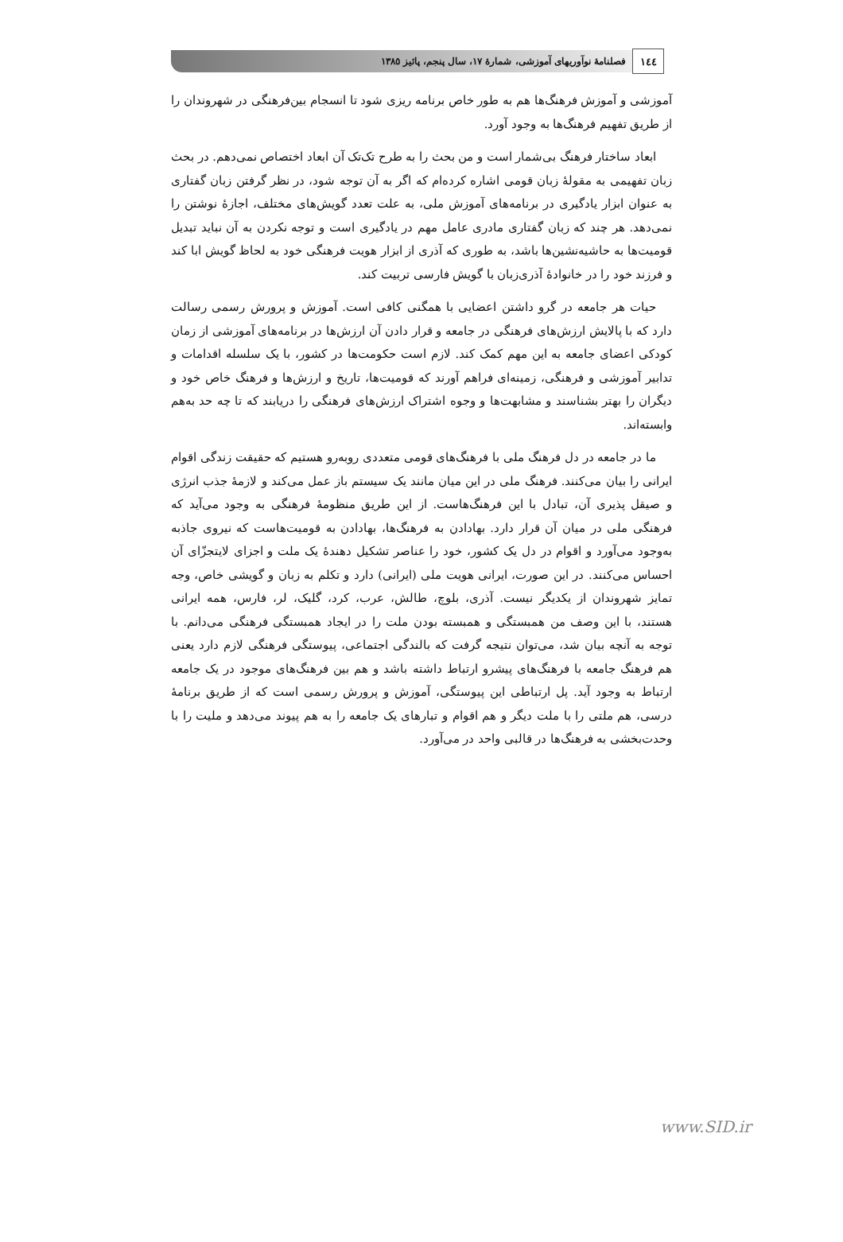١٤٤
فصلنامهٔ نوآوریهای آموزشی، شمارهٔ ١٧، سال پنجم، پائیز ١٣٨٥
آموزشی و آموزش فرهنگ‌ها هم به طور خاص برنامه ریزی شود تا انسجام بین‌فرهنگی در شهروندان را از طریق تفهیم فرهنگ‌ها به وجود آورد.
ابعاد ساختار فرهنگ بی‌شمار است و من بحث را به طرح تک‌تک آن ابعاد اختصاص نمی‌دهم. در بحث زبان تفهیمی به مقولهٔ زبان قومی اشاره کرده‌ام که اگر به آن توجه شود، در نظر گرفتن زبان گفتاری به عنوان ابزار یادگیری در برنامه‌های آموزش ملی، به علت تعدد گویش‌های مختلف، اجازهٔ نوشتن را نمی‌دهد. هر چند که زبان گفتاری مادری عامل مهم در یادگیری است و توجه نکردن به آن نباید تبدیل قومیت‌ها به حاشیه‌نشین‌ها باشد، به طوری که آذری از ابزار هویت فرهنگی خود به لحاظ گویش ابا کند و فرزند خود را در خانوادهٔ آذری‌زبان با گویش فارسی تربیت کند.
حیات هر جامعه در گرو داشتن اعضایی با همگنی کافی است. آموزش و پرورش رسمی رسالت دارد که با پالایش ارزش‌های فرهنگی در جامعه و قرار دادن آن ارزش‌ها در برنامه‌های آموزشی از زمان کودکی اعضای جامعه به این مهم کمک کند. لازم است حکومت‌ها در کشور، با یک سلسله اقدامات و تدابیر آموزشی و فرهنگی، زمینه‌ای فراهم آورند که قومیت‌ها، تاریخ و ارزش‌ها و فرهنگ خاص خود و دیگران را بهتر بشناسند و مشابهت‌ها و وجوه اشتراک ارزش‌های فرهنگی را دریابند که تا چه حد به‌هم وابسته‌اند.
ما در جامعه در دل فرهنگ ملی با فرهنگ‌های قومی متعددی روبه‌رو هستیم که حقیقت زندگی اقوام ایرانی را بیان می‌کنند. فرهنگ ملی در این میان مانند یک سیستم باز عمل می‌کند و لازمهٔ جذب انرژی و صیقل پذیری آن، تبادل با این فرهنگ‌هاست. از این طریق منظومهٔ فرهنگی به وجود می‌آید که فرهنگی ملی در میان آن قرار دارد. بهادادن به فرهنگ‌ها، بهادادن به قومیت‌هاست که نیروی جاذبه به‌وجود می‌آورد و اقوام در دل یک کشور، خود را عناصر تشکیل دهندهٔ یک ملت و اجزای لایتجزّای آن احساس می‌کنند. در این صورت، ایرانی هویت ملی (ایرانی) دارد و تکلم به زبان و گویشی خاص، وجه تمایز شهروندان از یکدیگر نیست. آذری، بلوچ، طالش، عرب، کرد، گلیک، لر، فارس، همه ایرانی هستند، با این وصف من همبستگی و همبسته بودن ملت را در ایجاد همبستگی فرهنگی می‌دانم. با توجه به آنچه بیان شد، می‌توان نتیجه گرفت که بالندگی اجتماعی، پیوستگی فرهنگی لازم دارد یعنی هم فرهنگ جامعه با فرهنگ‌های پیشرو ارتباط داشته باشد و هم بین فرهنگ‌های موجود در یک جامعه ارتباط به وجود آید. پل ارتباطی این پیوستگی، آموزش و پرورش رسمی است که از طریق برنامهٔ درسی، هم ملتی را با ملت دیگر و هم اقوام و تبارهای یک جامعه را به هم پیوند می‌دهد و ملیت را با وحدت‌بخشی به فرهنگ‌ها در قالبی واحد در می‌آورد.
www.SID.ir